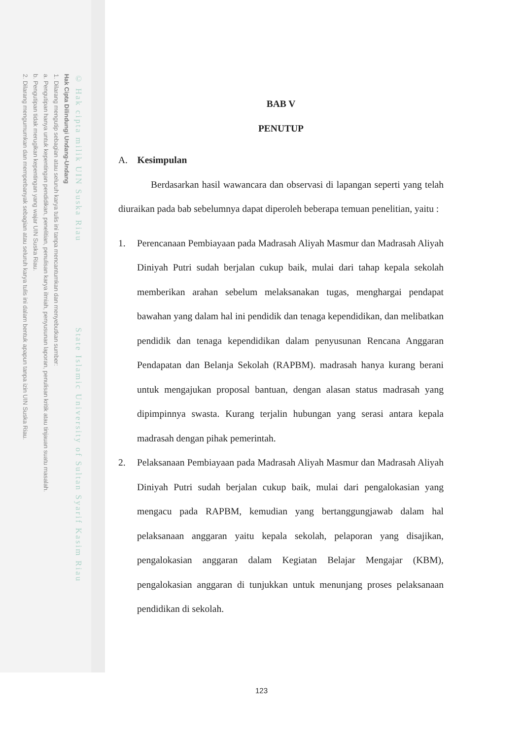© Hak cipta milik UIN Suska Riau State Islamic University of Sultan Syarif Kasim Riau
Hak Cipta Dilindungi Undang-Undang
1. Dilarang mengutip sebagian atau seluruh karya tulis ini tanpa mencantumkan dan menyebutkan sumber:
a. Pengutipan hanya untuk kepentingan pendidikan, penelitian, penulisan karya ilmiah, penyusunan laporan, penulisan kritik atau tinjauan suatu masalah.
b. Pengutipan tidak merugikan kepentingan yang wajar UIN Suska Riau.
2. Dilarang mengumumkan dan memperbanyak sebagian atau seluruh karya tulis ini dalam bentuk apapun tanpa izin UIN Suska Riau.
BAB V
PENUTUP
A. Kesimpulan
Berdasarkan hasil wawancara dan observasi di lapangan seperti yang telah diuraikan pada bab sebelumnya dapat diperoleh beberapa temuan penelitian, yaitu :
1. Perencanaan Pembiayaan pada Madrasah Aliyah Masmur dan Madrasah Aliyah Diniyah Putri sudah berjalan cukup baik, mulai dari tahap kepala sekolah memberikan arahan sebelum melaksanakan tugas, menghargai pendapat bawahan yang dalam hal ini pendidik dan tenaga kependidikan, dan melibatkan pendidik dan tenaga kependidikan dalam penyusunan Rencana Anggaran Pendapatan dan Belanja Sekolah (RAPBM). madrasah hanya kurang berani untuk mengajukan proposal bantuan, dengan alasan status madrasah yang dipimpinnya swasta. Kurang terjalin hubungan yang serasi antara kepala madrasah dengan pihak pemerintah.
2. Pelaksanaan Pembiayaan pada Madrasah Aliyah Masmur dan Madrasah Aliyah Diniyah Putri sudah berjalan cukup baik, mulai dari pengalokasian yang mengacu pada RAPBM, kemudian yang bertanggungjawab dalam hal pelaksanaan anggaran yaitu kepala sekolah, pelaporan yang disajikan, pengalokasian anggaran dalam Kegiatan Belajar Mengajar (KBM), pengalokasian anggaran di tunjukkan untuk menunjang proses pelaksanaan pendidikan di sekolah.
123